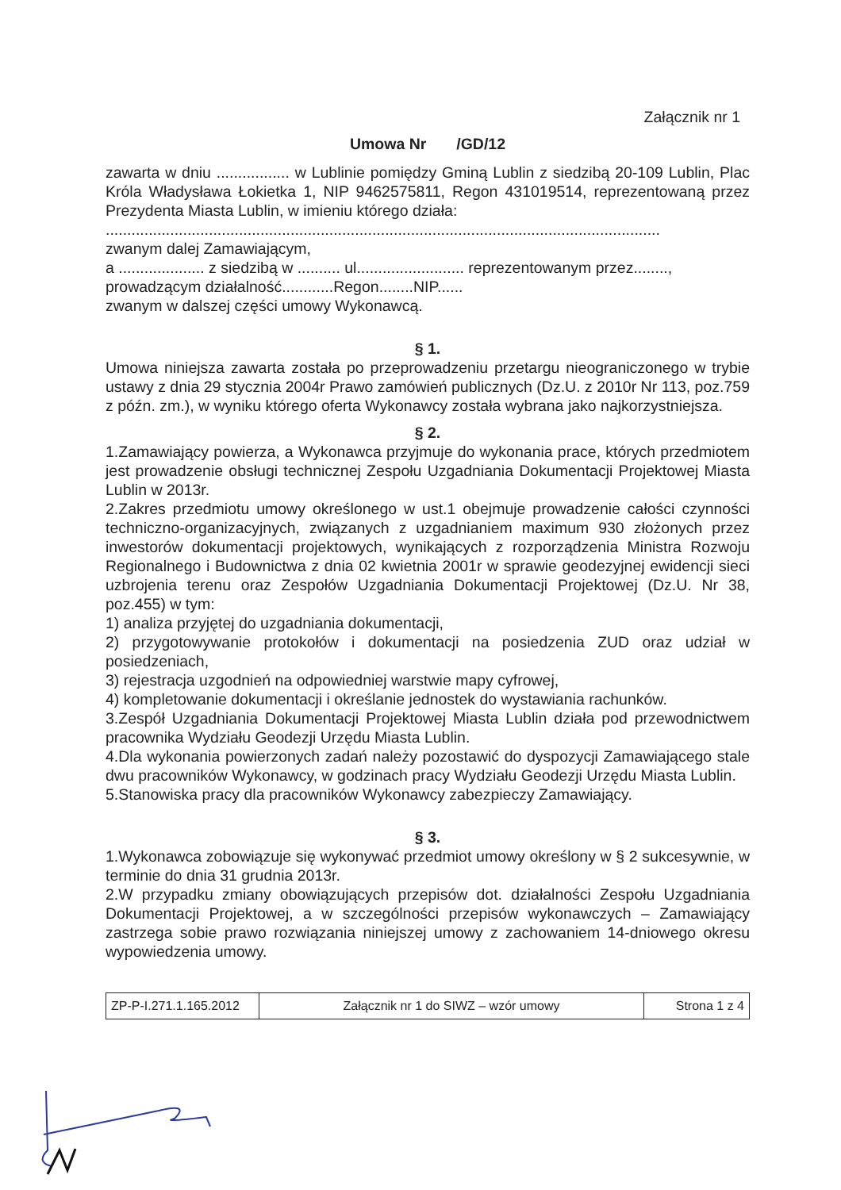Załącznik nr 1
Umowa Nr /GD/12
zawarta w dniu ................. w Lublinie pomiędzy Gminą Lublin z siedzibą 20-109 Lublin, Plac Króla Władysława Łokietka 1, NIP 9462575811, Regon 431019514, reprezentowaną przez Prezydenta Miasta Lublin, w imieniu którego działa:
.................................................................................................................................
zwanym dalej Zamawiającym,
a .................... z siedzibą w .......... ul......................... reprezentowanym przez........,
prowadzącym działalność............Regon........NIP......
zwanym w dalszej części umowy Wykonawcą.
§ 1.
Umowa niniejsza zawarta została po przeprowadzeniu przetargu nieograniczonego w trybie ustawy z dnia 29 stycznia 2004r Prawo zamówień publicznych (Dz.U. z 2010r Nr 113, poz.759 z późn. zm.), w wyniku którego oferta Wykonawcy została wybrana jako najkorzystniejsza.
§ 2.
1.Zamawiający powierza, a Wykonawca przyjmuje do wykonania prace, których przedmiotem jest prowadzenie obsługi technicznej Zespołu Uzgadniania Dokumentacji Projektowej Miasta Lublin w 2013r.
2.Zakres przedmiotu umowy określonego w ust.1 obejmuje prowadzenie całości czynności techniczno-organizacyjnych, związanych z uzgadnianiem maximum 930 złożonych przez inwestorów dokumentacji projektowych, wynikających z rozporządzenia Ministra Rozwoju Regionalnego i Budownictwa z dnia 02 kwietnia 2001r w sprawie geodezyjnej ewidencji sieci uzbrojenia terenu oraz Zespołów Uzgadniania Dokumentacji Projektowej (Dz.U. Nr 38, poz.455) w tym:
1) analiza przyjętej do uzgadniania dokumentacji,
2) przygotowywanie protokołów i dokumentacji na posiedzenia ZUD oraz udział w posiedzeniach,
3) rejestracja uzgodnień na odpowiedniej warstwie mapy cyfrowej,
4) kompletowanie dokumentacji i określanie jednostek do wystawiania rachunków.
3.Zespół Uzgadniania Dokumentacji Projektowej Miasta Lublin działa pod przewodnictwem pracownika Wydziału Geodezji Urzędu Miasta Lublin.
4.Dla wykonania powierzonych zadań należy pozostawić do dyspozycji Zamawiającego stale dwu pracowników Wykonawcy, w godzinach pracy Wydziału Geodezji Urzędu Miasta Lublin.
5.Stanowiska pracy dla pracowników Wykonawcy zabezpieczy Zamawiający.
§ 3.
1.Wykonawca zobowiązuje się wykonywać przedmiot umowy określony w § 2 sukcesywnie, w terminie do dnia 31 grudnia 2013r.
2.W przypadku zmiany obowiązujących przepisów dot. działalności Zespołu Uzgadniania Dokumentacji Projektowej, a w szczególności przepisów wykonawczych – Zamawiający zastrzega sobie prawo rozwiązania niniejszej umowy z zachowaniem 14-dniowego okresu wypowiedzenia umowy.
| ZP-P-I.271.1.165.2012 | Załącznik nr 1 do SIWZ – wzór umowy | Strona 1 z 4 |